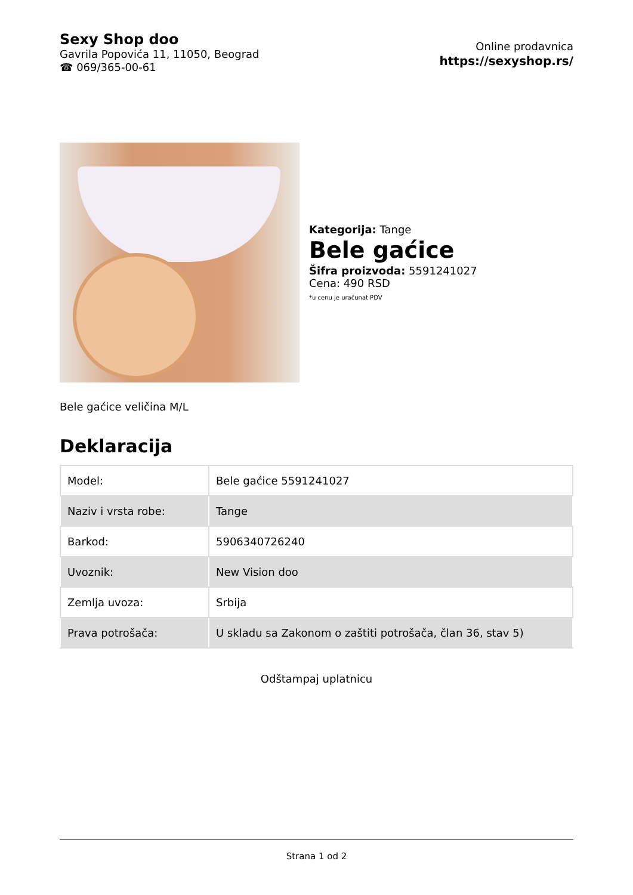Sexy Shop doo
Gavrila Popovića 11, 11050, Beograd
☎ 069/365-00-61
Online prodavnica
https://sexyshop.rs/
Kategorija: Tange
Bele gaćice
Šifra proizvoda: 5591241027
Cena: 490 RSD
*u cenu je uračunat PDV
Bele gaćice veličina M/L
Deklaracija
| Model: | Bele gaćice 5591241027 |
| Naziv i vrsta robe: | Tange |
| Barkod: | 5906340726240 |
| Uvoznik: | New Vision doo |
| Zemlja uvoza: | Srbija |
| Prava potrošača: | U skladu sa Zakonom o zaštiti potrošača, član 36, stav 5) |
Odštampaj uplatnicu
Strana 1 od 2